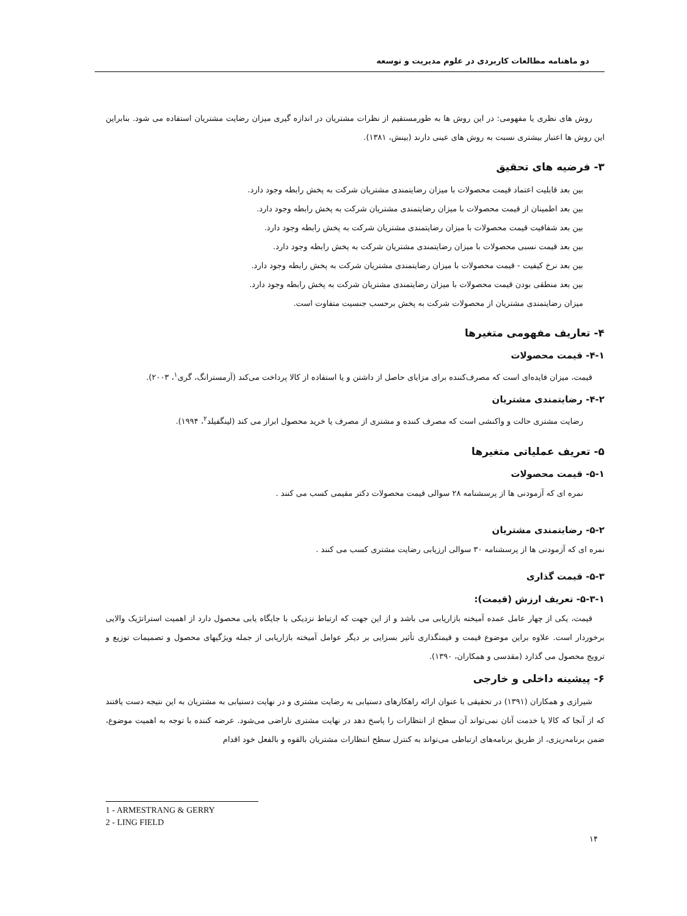دو ماهنامه مطالعات کاربردی در علوم مدیریت و توسعه
روش های نظری یا مفهومی: در این روش ها به طورمستقیم از نظرات مشتریان در اندازه گیری میزان رضایت مشتریان استفاده می شود. بنابراین این روش ها اعتبار بیشتری نسبت به روش های عینی دارند (بینش، ۱۳۸۱).
۳- فرضیه های تحقیق
بین بعد قابلیت اعتماد قیمت محصولات با میزان رضایتمندی مشتریان شرکت به پخش رابطه وجود دارد.
بین بعد اطمینان از قیمت محصولات با میزان رضایتمندی مشتریان شرکت به پخش رابطه وجود دارد.
بین بعد شفافیت قیمت محصولات با میزان رضایتمندی مشتریان شرکت به پخش رابطه وجود دارد.
بین بعد قیمت نسبی محصولات با میزان رضایتمندی مشتریان شرکت به پخش رابطه وجود دارد.
بین بعد نرخ کیفیت - قیمت محصولات با میزان رضایتمندی مشتریان شرکت به پخش رابطه وجود دارد.
بین بعد منطقی بودن قیمت محصولات با میزان رضایتمندی مشتریان شرکت به پخش رابطه وجود دارد.
میزان رضایتمندی مشتریان از محصولات شرکت به پخش برحسب جنسیت متفاوت است.
۴- تعاریف مفهومی متغیرها
۴-۱- قیمت محصولات
قیمت، میزان فایده‌ای است که مصرف‌کننده برای مزایای حاصل از داشتن و یا استفاده از کالا پرداخت می‌کند (آرمسترانگ، گری<sup>۱</sup>، ۲۰۰۳).
۴-۲- رضایتمندی مشتریان
رضایت مشتری حالت و واکنشی است که مصرف کننده و مشتری از مصرف یا خرید محصول ابراز می کند (لینگفیلد<sup>۲</sup>، ۱۹۹۴).
۵- تعریف عملیاتی متغیرها
۵-۱- قیمت محصولات
نمره ای که آزمودنی ها از پرسشنامه ۲۸ سوالی قیمت محصولات دکتر مقیمی کسب می کنند .
۵-۲- رضایتمندی مشتریان
نمره ای که آزمودنی ها از پرسشنامه ۳۰ سوالی ارزیابی رضایت مشتری کسب می کنند .
۵-۳- قیمت گذاری
۵-۳-۱- تعریف ارزش (قیمت):
قیمت، یکی از چهار عامل عمده آمیخته بازاریابی می باشد و از این جهت که ارتباط نزدیکی با جایگاه یابی محصول دارد از اهمیت استراتژیک والایی برخوردار است. علاوه براین موضوع قیمت و قیمتگذاری تأثیر بسزایی بر دیگر عوامل آمیخته بازاریابی از جمله ویژگیهای محصول و تصمیمات توزیع و ترویج محصول می گذارد (مقدسی و همکاران، ۱۳۹۰).
۶- پیشینه داخلی و خارجی
شیرازی و همکاران (۱۳۹۱) در تحقیقی با عنوان ارائه راهکارهای دستیابی به رضایت مشتری و در نهایت دستیابی به مشتریان به این نتیجه دست یافتند که از آنجا که کالا یا خدمت آنان نمی‌تواند آن سطح از انتظارات را پاسخ دهد در نهایت مشتری ناراضی می‌شود. عرضه کننده با توجه به اهمیت موضوع، ضمن برنامه‌ریزی، از طریق برنامه‌های ارتباطی می‌تواند به کنترل سطح انتظارات مشتریان بالقوه و بالفعل خود اقدام
1 - ARMESTRANG & GERRY
2 - LING FIELD
۱۴